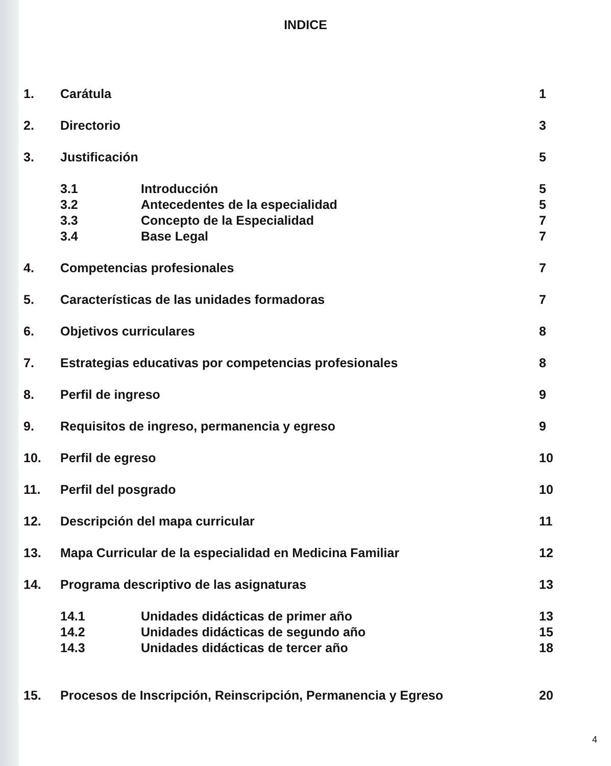INDICE
1. Carátula 1
2. Directorio 3
3. Justificación 5
3.1 Introducción 5
3.2 Antecedentes de la especialidad 5
3.3 Concepto de la Especialidad 7
3.4 Base Legal 7
4. Competencias profesionales 7
5. Características de las unidades formadoras 7
6. Objetivos curriculares 8
7. Estrategias educativas por competencias profesionales 8
8. Perfil de ingreso 9
9. Requisitos de ingreso, permanencia y egreso 9
10. Perfil de egreso 10
11. Perfil del posgrado 10
12. Descripción del mapa curricular 11
13. Mapa Curricular de la especialidad en Medicina Familiar 12
14. Programa descriptivo de las asignaturas 13
14.1 Unidades didácticas de primer año 13
14.2 Unidades didácticas de segundo año 15
14.3 Unidades didácticas de tercer año 18
15. Procesos de Inscripción, Reinscripción, Permanencia y Egreso 20
4